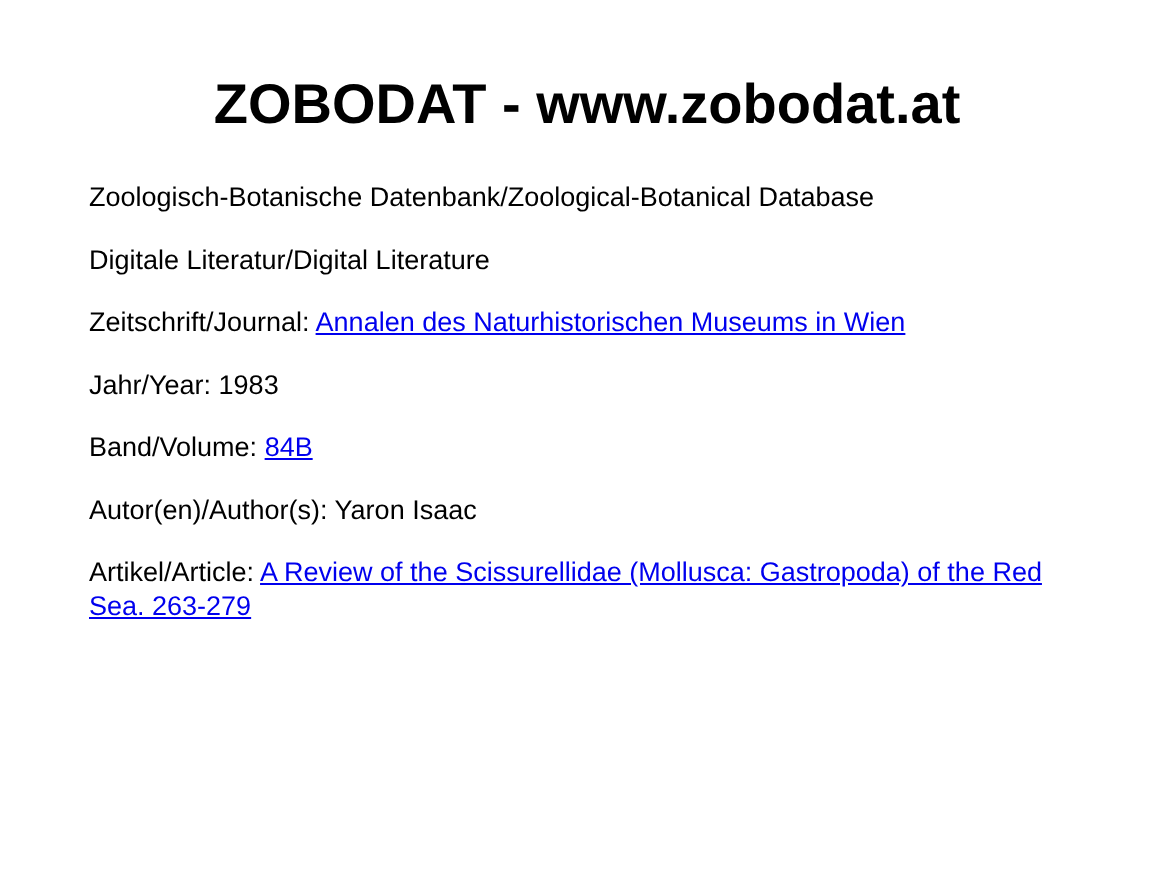ZOBODAT - www.zobodat.at
Zoologisch-Botanische Datenbank/Zoological-Botanical Database
Digitale Literatur/Digital Literature
Zeitschrift/Journal: Annalen des Naturhistorischen Museums in Wien
Jahr/Year: 1983
Band/Volume: 84B
Autor(en)/Author(s): Yaron Isaac
Artikel/Article: A Review of the Scissurellidae (Mollusca: Gastropoda) of the Red Sea. 263-279